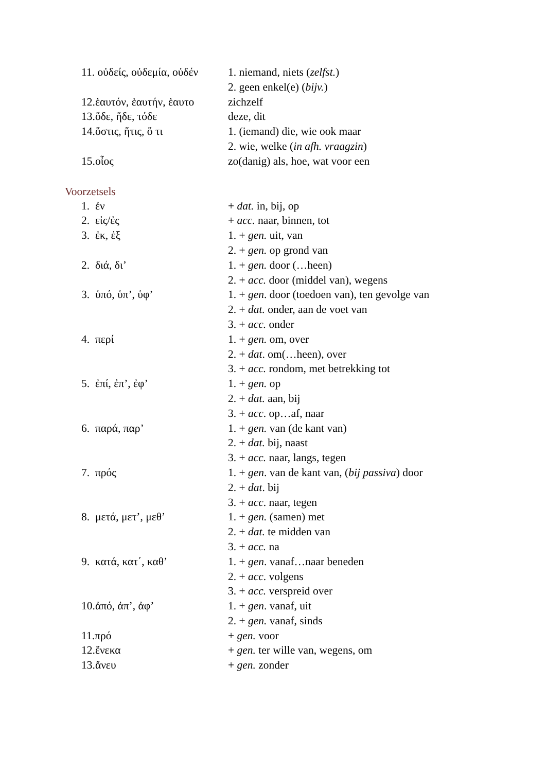| 11. οὐδείς, οὐδεμία, οὐδέν | 1. niemand, niets ( zelfst. ) |
| | 2. geen enkel(e) ( bijv. ) |
| 12.ἑαυτόν, ἑαυτήν, ἑαυτο | zichzelf |
| 13.ὅδε, ἥδε, τόδε | deze, dit |
| 14.ὅστις, ἥτις, ὅ τι | 1. (iemand) die, wie ook maar |
| | 2. wie, welke ( in afh. vraagzin ) |
| 15.οἶος | zo(danig) als, hoe, wat voor een |
Voorzetsels
| 1. ἐν | + dat. in, bij, op |
| 2. εἰς/ἐς | + acc. naar, binnen, tot |
| 3. ἐκ, ἐξ | 1. + gen. uit, van |
| | 2. + gen. op grond van |
| 2. διά, δι’ | 1. + gen. door (…heen) |
| | 2. + acc. door (middel van), wegens |
| 3. ὑπό, ὑπ’, ὑφ’ | 1. + gen . door (toedoen van), ten gevolge van |
| | 2. + dat. onder, aan de voet van |
| | 3. + acc. onder |
| 4. περί | 1. + gen. om, over |
| | 2. + dat . om(…heen), over |
| | 3. + acc. rondom, met betrekking tot |
| 5. ἐπί, ἐπ’, ἐφ’ | 1. + gen. op |
| | 2. + dat. aan, bij |
| | 3. + acc . op…af, naar |
| 6. παρά, παρ’ | 1. + gen. van (de kant van) |
| | 2. + dat. bij, naast |
| | 3. + acc. naar, langs, tegen |
| 7. πρός | 1. + gen . van de kant van, ( bij passiva ) door |
| | 2. + dat . bij |
| | 3. + acc . naar, tegen |
| 8. μετά, μετ’, μεθ’ | 1. + gen. (samen) met |
| | 2. + dat. te midden van |
| | 3. + acc. na |
| 9. κατά, κατ΄, καθ’ | 1. + gen . vanaf…naar beneden |
| | 2. + acc . volgens |
| | 3. + acc. verspreid over |
| 10.ἀπό, ἀπ’, ἀφ’ | 1. + gen . vanaf, uit |
| | 2. + gen. vanaf, sinds |
| 11.πρό | + gen. voor |
| 12.ἕνεκα | + gen. ter wille van, wegens, om |
| 13.ἄνευ | + gen. zonder |